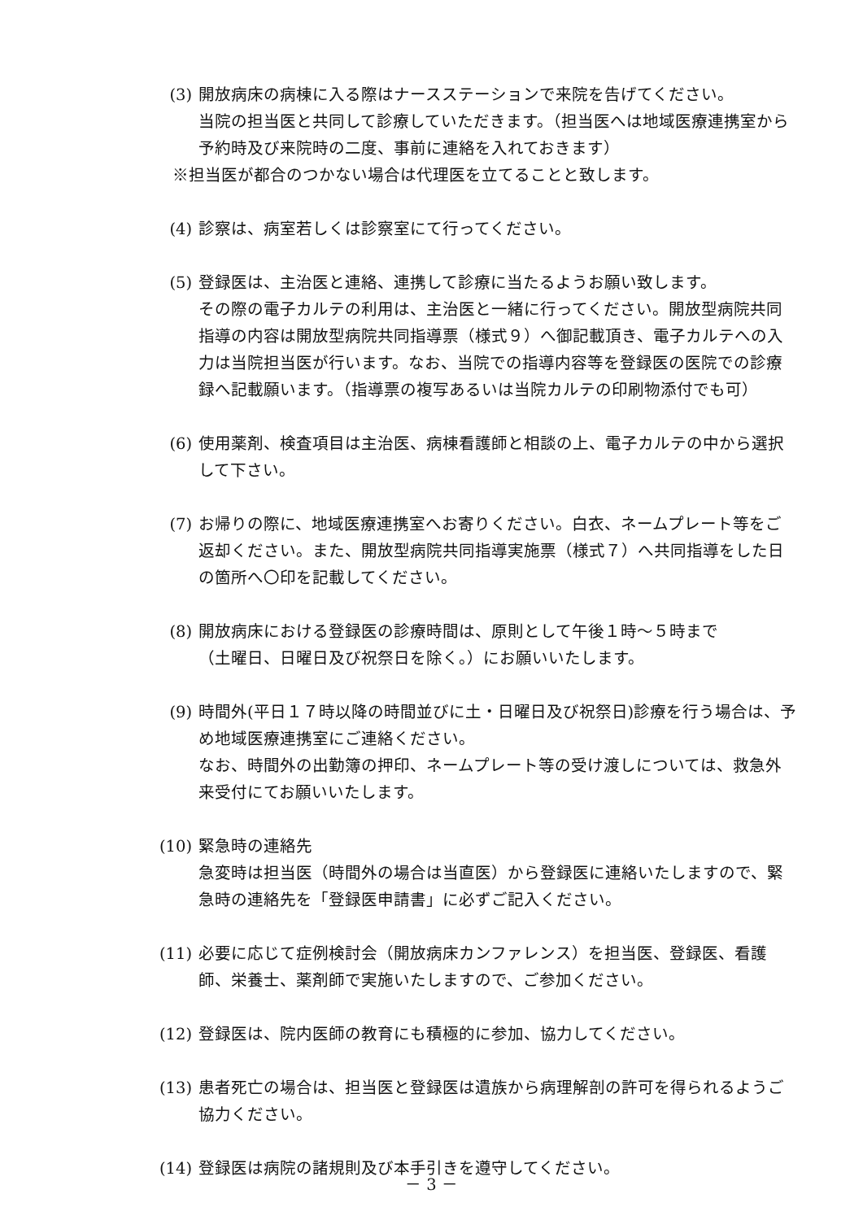(3) 開放病床の病棟に入る際はナースステーションで来院を告げてください。
当院の担当医と共同して診療していただきます。（担当医へは地域医療連携室から予約時及び来院時の二度、事前に連絡を入れておきます）
※担当医が都合のつかない場合は代理医を立てることと致します。
(4) 診察は、病室若しくは診察室にて行ってください。
(5) 登録医は、主治医と連絡、連携して診療に当たるようお願い致します。
その際の電子カルテの利用は、主治医と一緒に行ってください。開放型病院共同指導の内容は開放型病院共同指導票（様式９）へ御記載頂き、電子カルテへの入力は当院担当医が行います。なお、当院での指導内容等を登録医の医院での診療録へ記載願います。（指導票の複写あるいは当院カルテの印刷物添付でも可）
(6) 使用薬剤、検査項目は主治医、病棟看護師と相談の上、電子カルテの中から選択して下さい。
(7) お帰りの際に、地域医療連携室へお寄りください。白衣、ネームプレート等をご返却ください。また、開放型病院共同指導実施票（様式７）へ共同指導をした日の箇所へ〇印を記載してください。
(8) 開放病床における登録医の診療時間は、原則として午後１時～５時まで
（土曜日、日曜日及び祝祭日を除く。）にお願いいたします。
(9) 時間外(平日１７時以降の時間並びに土・日曜日及び祝祭日)診療を行う場合は、予め地域医療連携室にご連絡ください。
なお、時間外の出勤簿の押印、ネームプレート等の受け渡しについては、救急外来受付にてお願いいたします。
(10) 緊急時の連絡先
急変時は担当医（時間外の場合は当直医）から登録医に連絡いたしますので、緊急時の連絡先を「登録医申請書」に必ずご記入ください。
(11) 必要に応じて症例検討会（開放病床カンファレンス）を担当医、登録医、看護師、栄養士、薬剤師で実施いたしますので、ご参加ください。
(12) 登録医は、院内医師の教育にも積極的に参加、協力してください。
(13) 患者死亡の場合は、担当医と登録医は遺族から病理解剖の許可を得られるようご協力ください。
(14) 登録医は病院の諸規則及び本手引きを遵守してください。
－ 3 －